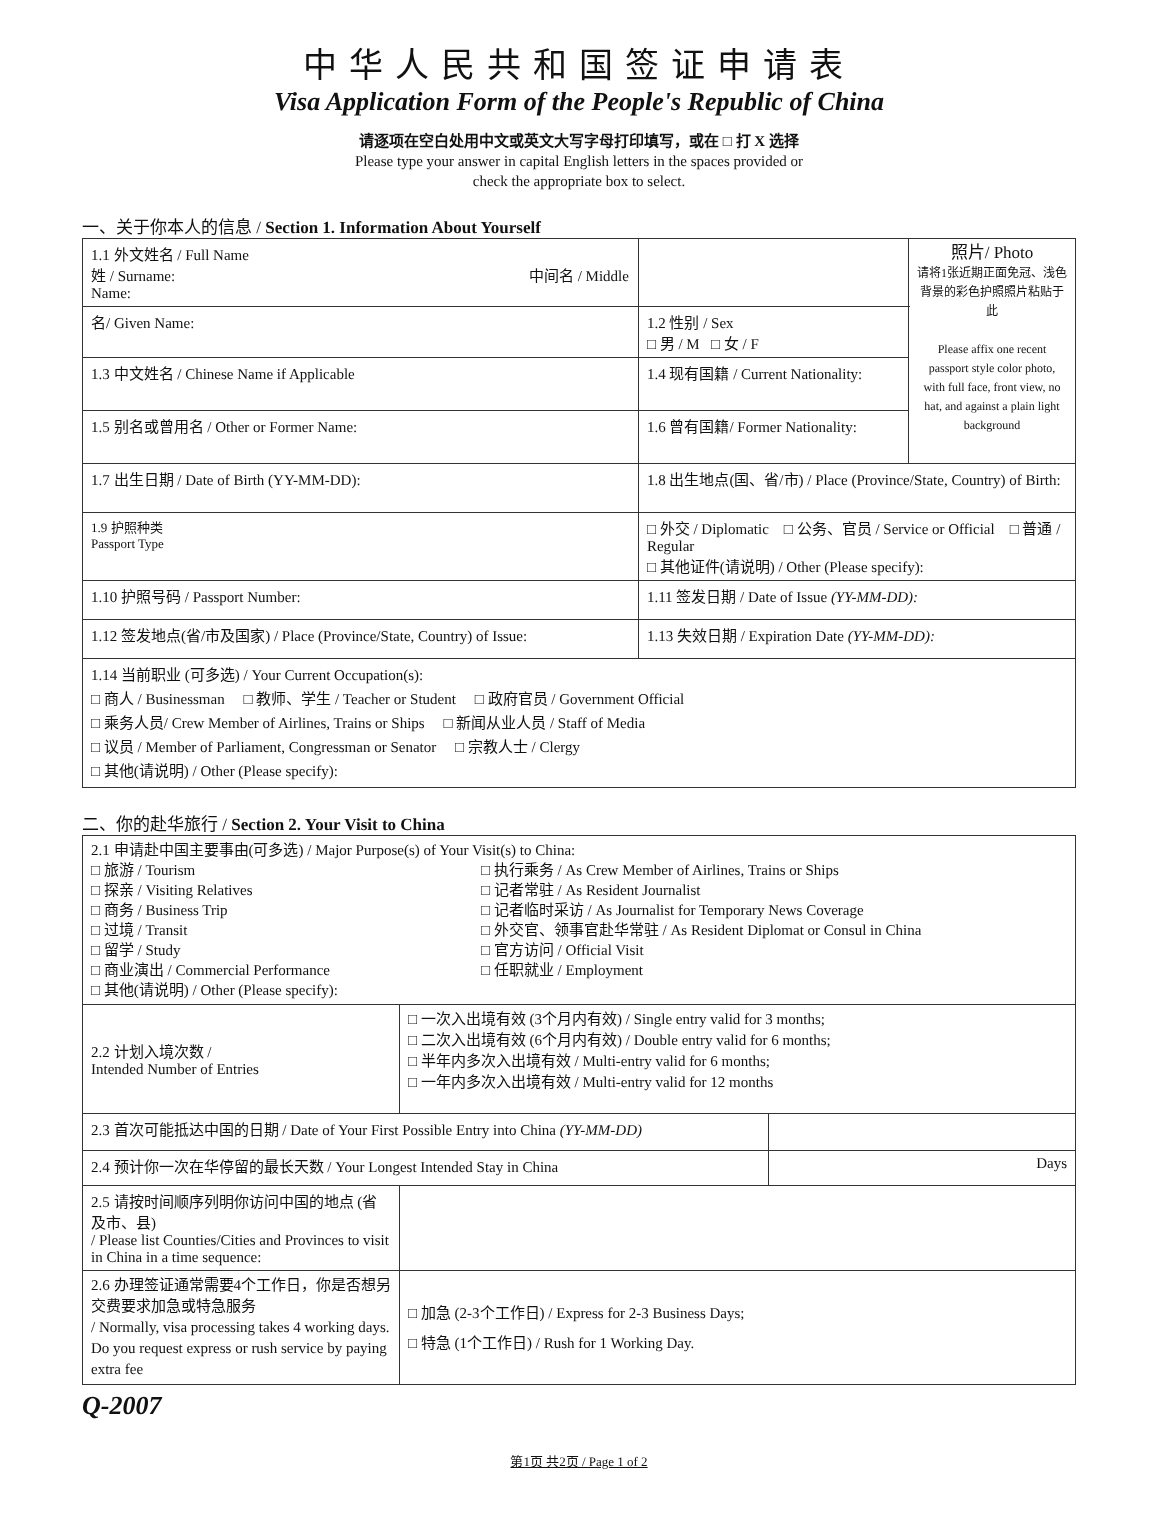中华人民共和国签证申请表
Visa Application Form of the People's Republic of China
请逐项在空白处用中文或英文大写字母打印填写，或在 □ 打 X 选择
Please type your answer in capital English letters in the spaces provided or
check the appropriate box to select.
一、关于你本人的信息 / Section 1. Information About Yourself
| 1.1 外文姓名 / Full Name 姓 / Surname: 中间名 / Middle Name: | | | | 照片/ Photo 请将1张近期正面免冠、浅色背景的彩色护照照片粘贴于此 Please affix one recent passport style color photo, with full face, front view, no hat, and against a plain light background |
| 名/ Given Name: | | | 1.2 性别 / Sex □ 男 / M □ 女 / F | |
| 1.3 中文姓名 / Chinese Name if Applicable | | | 1.4 现有国籍 / Current Nationality: | |
| 1.5 别名或曾用名 / Other or Former Name: | | | 1.6 曾有国籍/ Former Nationality: | |
| 1.7 出生日期 / Date of Birth (YY-MM-DD): | | 1.8 出生地点(国、省/市) / Place (Province/State, Country) of Birth: | | |
| 1.9 护照种类 Passport Type | □ 外交 / Diplomatic □ 公务、官员 / Service or Official □ 普通 / Regular □ 其他证件(请说明) / Other (Please specify): | | | |
| 1.10 护照号码 / Passport Number: | | | 1.11 签发日期 / Date of Issue (YY-MM-DD): | |
| 1.12 签发地点(省/市及国家) / Place (Province/State, Country) of Issue: | | | 1.13 失效日期 / Expiration Date (YY-MM-DD): | |
| 1.14 当前职业 (可多选) / Your Current Occupation(s): □ 商人 / Businessman □ 教师、学生 / Teacher or Student □ 政府官员 / Government Official □ 乘务人员/ Crew Member of Airlines, Trains or Ships □ 新闻从业人员 / Staff of Media □ 议员 / Member of Parliament, Congressman or Senator □ 宗教人士 / Clergy □ 其他(请说明) / Other (Please specify): | | | | |
二、你的赴华旅行 / Section 2. Your Visit to China
| 2.1 申请赴中国主要事由(可多选) / Major Purpose(s) of Your Visit(s) to China: □ 旅游 / Tourism □ 探亲 / Visiting Relatives □ 商务 / Business Trip □ 过境 / Transit □ 留学 / Study □ 商业演出 / Commercial Performance □ 其他(请说明) / Other (Please specify): □ 执行乘务 / As Crew Member of Airlines, Trains or Ships □ 记者常驻 / As Resident Journalist □ 记者临时采访 / As Journalist for Temporary News Coverage □ 外交官、领事官赴华常驻 / As Resident Diplomat or Consul in China □ 官方访问 / Official Visit □ 任职就业 / Employment | | |
| 2.2 计划入境次数 / Intended Number of Entries | □ 一次入出境有效 (3个月内有效) / Single entry valid for 3 months; □ 二次入出境有效 (6个月内有效) / Double entry valid for 6 months; □ 半年内多次入出境有效 / Multi-entry valid for 6 months; □ 一年内多次入出境有效 / Multi-entry valid for 12 months | |
| 2.3 首次可能抵达中国的日期 / Date of Your First Possible Entry into China (YY-MM-DD) | | |
| 2.4 预计你一次在华停留的最长天数 / Your Longest Intended Stay in China | | Days |
| 2.5 请按时间顺序列明你访问中国的地点 (省及市、县) / Please list Counties/Cities and Provinces to visit in China in a time sequence: | | |
| 2.6 办理签证通常需要4个工作日，你是否想另交费要求加急或特急服务 / Normally, visa processing takes 4 working days. Do you request express or rush service by paying extra fee | □ 加急 (2-3个工作日) / Express for 2-3 Business Days; □ 特急 (1个工作日) / Rush for 1 Working Day. | |
Q-2007
第1页 共2页 / Page 1 of 2